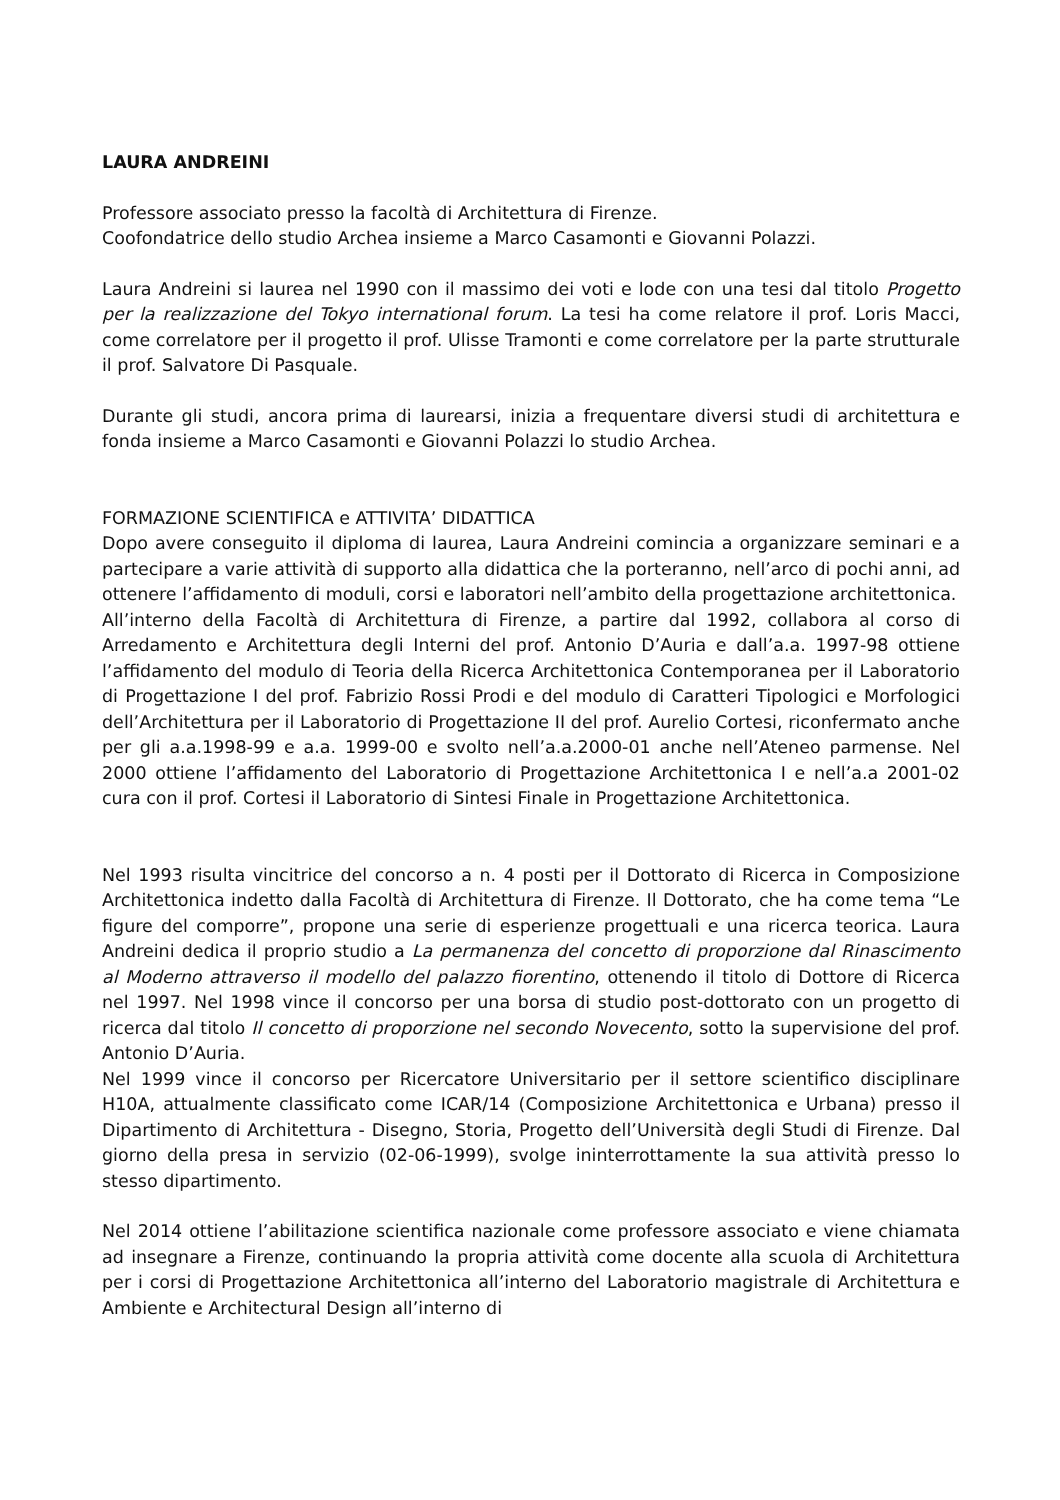LAURA ANDREINI
Professore associato presso la facoltà di Architettura di Firenze.
Coofondatrice dello studio Archea insieme a Marco Casamonti e Giovanni Polazzi.
Laura Andreini si laurea nel 1990 con il massimo dei voti e lode con una tesi dal titolo Progetto per la realizzazione del Tokyo international forum. La tesi ha come relatore il prof. Loris Macci, come correlatore per il progetto il prof. Ulisse Tramonti e come correlatore per la parte strutturale il prof. Salvatore Di Pasquale.
Durante gli studi, ancora prima di laurearsi, inizia a frequentare diversi studi di architettura e fonda insieme a Marco Casamonti e Giovanni Polazzi lo studio Archea.
FORMAZIONE SCIENTIFICA e ATTIVITA’ DIDATTICA
Dopo avere conseguito il diploma di laurea, Laura Andreini comincia a organizzare seminari e a partecipare a varie attività di supporto alla didattica che la porteranno, nell’arco di pochi anni, ad ottenere l’affidamento di moduli, corsi e laboratori nell’ambito della progettazione architettonica.
All’interno della Facoltà di Architettura di Firenze, a partire dal 1992, collabora al corso di Arredamento e Architettura degli Interni del prof. Antonio D’Auria e dall’a.a. 1997-98 ottiene l’affidamento del modulo di Teoria della Ricerca Architettonica Contemporanea per il Laboratorio di Progettazione I del prof. Fabrizio Rossi Prodi e del modulo di Caratteri Tipologici e Morfologici dell’Architettura per il Laboratorio di Progettazione II del prof. Aurelio Cortesi, riconfermato anche per gli a.a.1998-99 e a.a. 1999-00 e svolto nell’a.a.2000-01 anche nell’Ateneo parmense. Nel 2000 ottiene l’affidamento del Laboratorio di Progettazione Architettonica I e nell’a.a 2001-02 cura con il prof. Cortesi il Laboratorio di Sintesi Finale in Progettazione Architettonica.
Nel 1993 risulta vincitrice del concorso a n. 4 posti per il Dottorato di Ricerca in Composizione Architettonica indetto dalla Facoltà di Architettura di Firenze. Il Dottorato, che ha come tema “Le figure del comporre”, propone una serie di esperienze progettuali e una ricerca teorica. Laura Andreini dedica il proprio studio a La permanenza del concetto di proporzione dal Rinascimento al Moderno attraverso il modello del palazzo fiorentino, ottenendo il titolo di Dottore di Ricerca nel 1997. Nel 1998 vince il concorso per una borsa di studio post-dottorato con un progetto di ricerca dal titolo Il concetto di proporzione nel secondo Novecento, sotto la supervisione del prof. Antonio D’Auria.
Nel 1999 vince il concorso per Ricercatore Universitario per il settore scientifico disciplinare H10A, attualmente classificato come ICAR/14 (Composizione Architettonica e Urbana) presso il Dipartimento di Architettura - Disegno, Storia, Progetto dell’Università degli Studi di Firenze. Dal giorno della presa in servizio (02-06-1999), svolge ininterrottamente la sua attività presso lo stesso dipartimento.
Nel 2014 ottiene l’abilitazione scientifica nazionale come professore associato e viene chiamata ad insegnare a Firenze, continuando la propria attività come docente alla scuola di Architettura per i corsi di Progettazione Architettonica all’interno del Laboratorio magistrale di Architettura e Ambiente e Architectural Design all’interno di